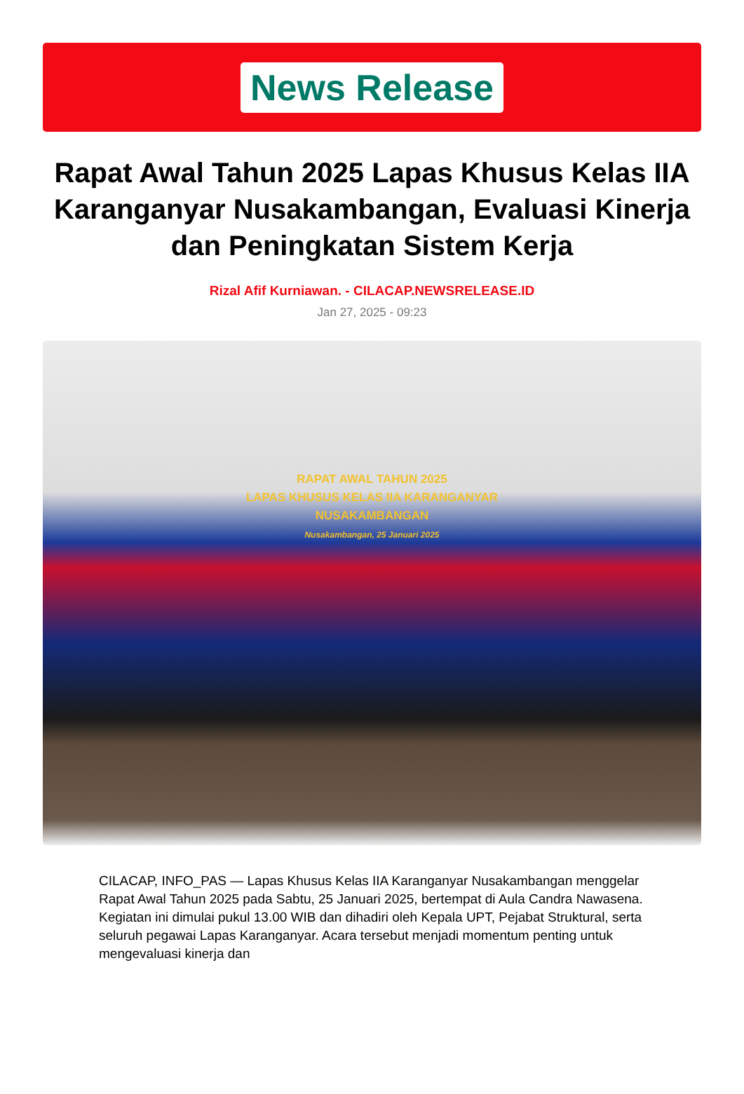News Release
Rapat Awal Tahun 2025 Lapas Khusus Kelas IIA Karanganyar Nusakambangan, Evaluasi Kinerja dan Peningkatan Sistem Kerja
Rizal Afif Kurniawan. - CILACAP.NEWSRELEASE.ID
Jan 27, 2025 - 09:23
RAPAT AWAL TAHUN 2025
LAPAS KHUSUS KELAS IIA KARANGANYAR
NUSAKAMBANGAN
Nusakambangan, 25 Januari 2025
CILACAP, INFO_PAS — Lapas Khusus Kelas IIA Karanganyar Nusakambangan menggelar Rapat Awal Tahun 2025 pada Sabtu, 25 Januari 2025, bertempat di Aula Candra Nawasena. Kegiatan ini dimulai pukul 13.00 WIB dan dihadiri oleh Kepala UPT, Pejabat Struktural, serta seluruh pegawai Lapas Karanganyar. Acara tersebut menjadi momentum penting untuk mengevaluasi kinerja dan